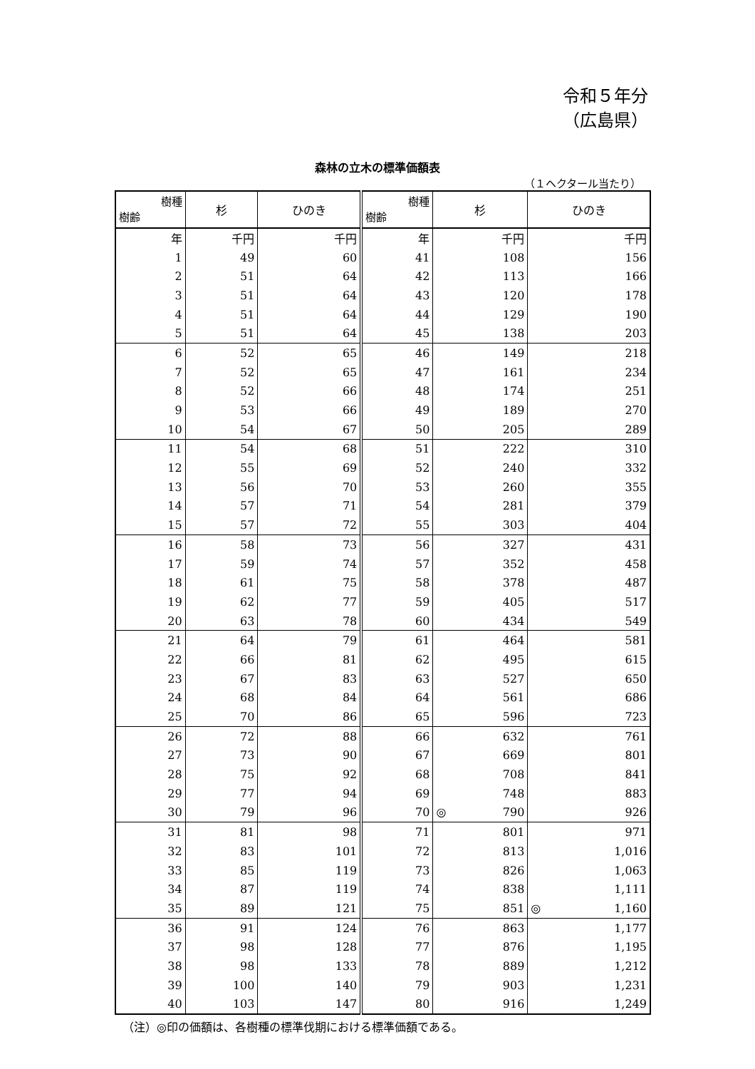令和５年分
（広島県）
森林の立木の標準価額表
（１ヘクタール当たり）
| 樹種 樹齢 | 杉 | ひのき | 樹種 樹齢 | 杉 | ひのき |
| --- | --- | --- | --- | --- | --- |
| 年 | 千円 | 千円 | 年 | 千円 | 千円 |
| 1 | 49 | 60 | 41 | 108 | 156 |
| 2 | 51 | 64 | 42 | 113 | 166 |
| 3 | 51 | 64 | 43 | 120 | 178 |
| 4 | 51 | 64 | 44 | 129 | 190 |
| 5 | 51 | 64 | 45 | 138 | 203 |
| 6 | 52 | 65 | 46 | 149 | 218 |
| 7 | 52 | 65 | 47 | 161 | 234 |
| 8 | 52 | 66 | 48 | 174 | 251 |
| 9 | 53 | 66 | 49 | 189 | 270 |
| 10 | 54 | 67 | 50 | 205 | 289 |
| 11 | 54 | 68 | 51 | 222 | 310 |
| 12 | 55 | 69 | 52 | 240 | 332 |
| 13 | 56 | 70 | 53 | 260 | 355 |
| 14 | 57 | 71 | 54 | 281 | 379 |
| 15 | 57 | 72 | 55 | 303 | 404 |
| 16 | 58 | 73 | 56 | 327 | 431 |
| 17 | 59 | 74 | 57 | 352 | 458 |
| 18 | 61 | 75 | 58 | 378 | 487 |
| 19 | 62 | 77 | 59 | 405 | 517 |
| 20 | 63 | 78 | 60 | 434 | 549 |
| 21 | 64 | 79 | 61 | 464 | 581 |
| 22 | 66 | 81 | 62 | 495 | 615 |
| 23 | 67 | 83 | 63 | 527 | 650 |
| 24 | 68 | 84 | 64 | 561 | 686 |
| 25 | 70 | 86 | 65 | 596 | 723 |
| 26 | 72 | 88 | 66 | 632 | 761 |
| 27 | 73 | 90 | 67 | 669 | 801 |
| 28 | 75 | 92 | 68 | 708 | 841 |
| 29 | 77 | 94 | 69 | 748 | 883 |
| 30 | 79 | 96 | 70 | ◎ 790 | 926 |
| 31 | 81 | 98 | 71 | 801 | 971 |
| 32 | 83 | 101 | 72 | 813 | 1,016 |
| 33 | 85 | 119 | 73 | 826 | 1,063 |
| 34 | 87 | 119 | 74 | 838 | 1,111 |
| 35 | 89 | 121 | 75 | 851 | ◎ 1,160 |
| 36 | 91 | 124 | 76 | 863 | 1,177 |
| 37 | 98 | 128 | 77 | 876 | 1,195 |
| 38 | 98 | 133 | 78 | 889 | 1,212 |
| 39 | 100 | 140 | 79 | 903 | 1,231 |
| 40 | 103 | 147 | 80 | 916 | 1,249 |
（注）◎印の価額は、各樹種の標準伐期における標準価額である。